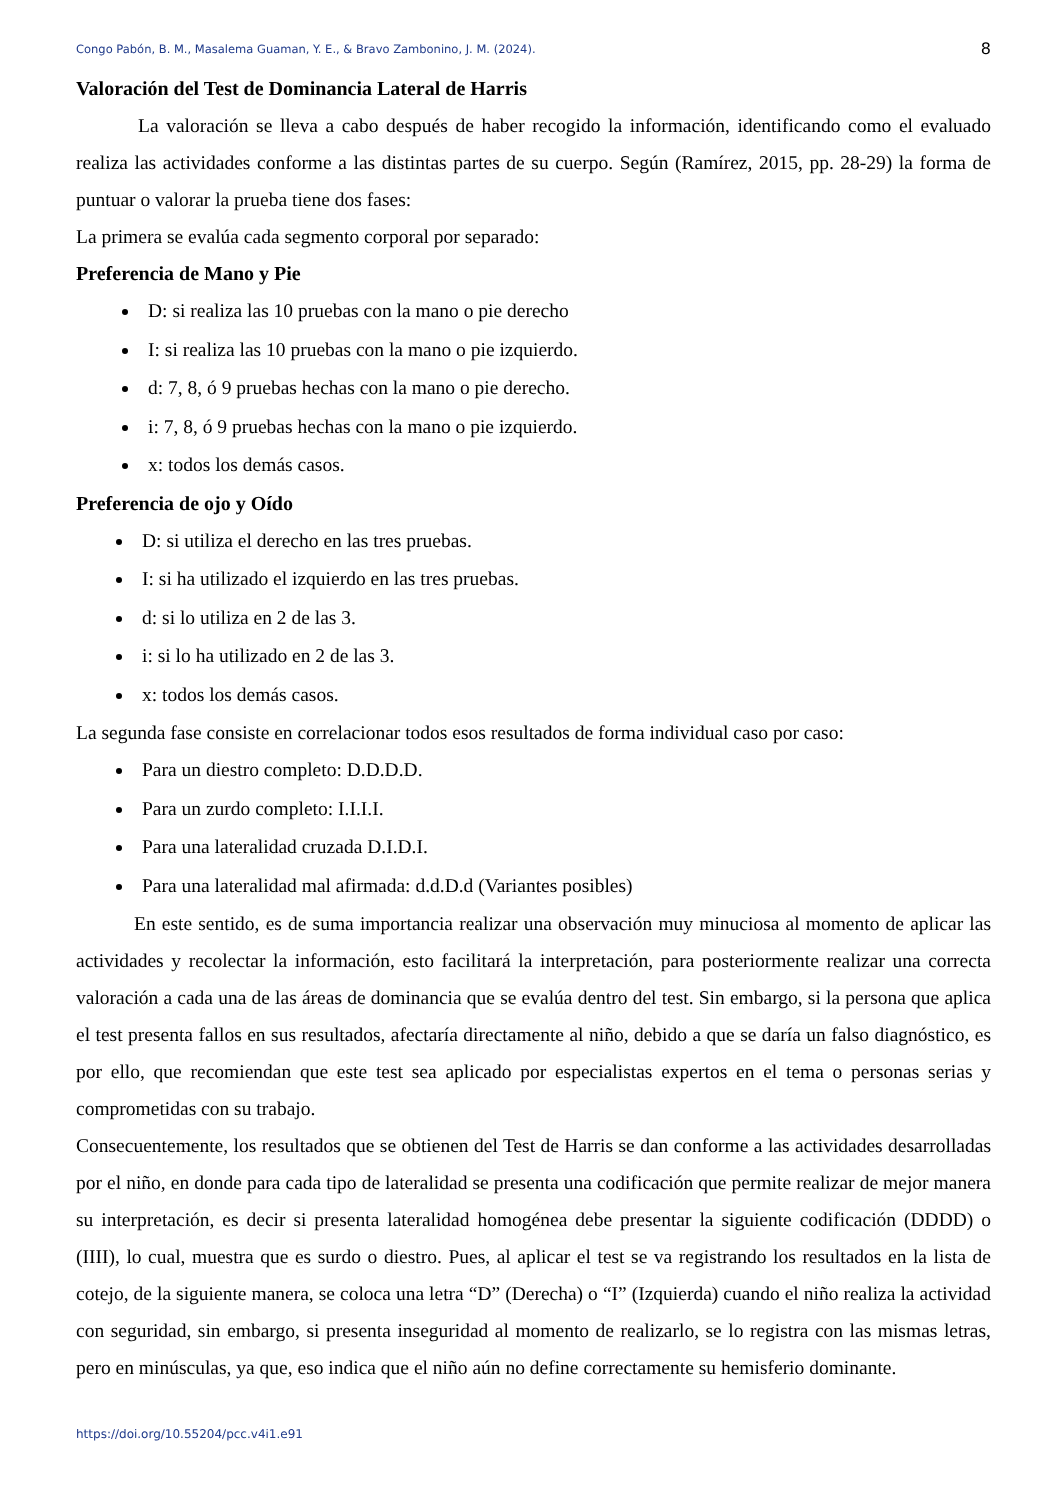Congo Pabón, B. M., Masalema Guaman, Y. E., & Bravo Zambonino, J. M. (2024). 8
Valoración del Test de Dominancia Lateral de Harris
La valoración se lleva a cabo después de haber recogido la información, identificando como el evaluado realiza las actividades conforme a las distintas partes de su cuerpo. Según (Ramírez, 2015, pp. 28-29) la forma de puntuar o valorar la prueba tiene dos fases:
La primera se evalúa cada segmento corporal por separado:
Preferencia de Mano y Pie
D: si realiza las 10 pruebas con la mano o pie derecho
I: si realiza las 10 pruebas con la mano o pie izquierdo.
d: 7, 8, ó 9 pruebas hechas con la mano o pie derecho.
i: 7, 8, ó 9 pruebas hechas con la mano o pie izquierdo.
x: todos los demás casos.
Preferencia de ojo y Oído
D: si utiliza el derecho en las tres pruebas.
I: si ha utilizado el izquierdo en las tres pruebas.
d: si lo utiliza en 2 de las 3.
i: si lo ha utilizado en 2 de las 3.
x: todos los demás casos.
La segunda fase consiste en correlacionar todos esos resultados de forma individual caso por caso:
Para un diestro completo: D.D.D.D.
Para un zurdo completo: I.I.I.I.
Para una lateralidad cruzada D.I.D.I.
Para una lateralidad mal afirmada: d.d.D.d (Variantes posibles)
En este sentido, es de suma importancia realizar una observación muy minuciosa al momento de aplicar las actividades y recolectar la información, esto facilitará la interpretación, para posteriormente realizar una correcta valoración a cada una de las áreas de dominancia que se evalúa dentro del test. Sin embargo, si la persona que aplica el test presenta fallos en sus resultados, afectaría directamente al niño, debido a que se daría un falso diagnóstico, es por ello, que recomiendan que este test sea aplicado por especialistas expertos en el tema o personas serias y comprometidas con su trabajo.
Consecuentemente, los resultados que se obtienen del Test de Harris se dan conforme a las actividades desarrolladas por el niño, en donde para cada tipo de lateralidad se presenta una codificación que permite realizar de mejor manera su interpretación, es decir si presenta lateralidad homogénea debe presentar la siguiente codificación (DDDD) o (IIII), lo cual, muestra que es surdo o diestro. Pues, al aplicar el test se va registrando los resultados en la lista de cotejo, de la siguiente manera, se coloca una letra “D” (Derecha) o “I” (Izquierda) cuando el niño realiza la actividad con seguridad, sin embargo, si presenta inseguridad al momento de realizarlo, se lo registra con las mismas letras, pero en minúsculas, ya que, eso indica que el niño aún no define correctamente su hemisferio dominante.
https://doi.org/10.55204/pcc.v4i1.e91